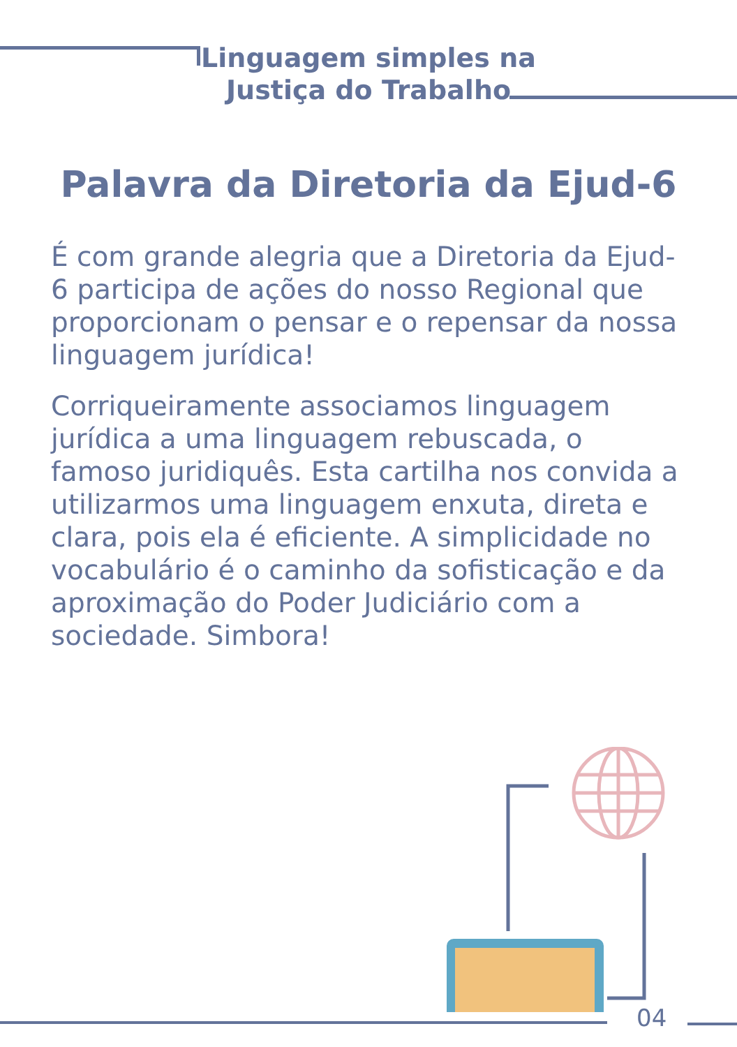Linguagem simples na
Justiça do Trabalho
Palavra da Diretoria da Ejud-6
É com grande alegria que a Diretoria da Ejud-6 participa de ações do nosso Regional que proporcionam o pensar e o repensar da nossa linguagem jurídica!
Corriqueiramente associamos linguagem jurídica a uma linguagem rebuscada, o famoso juridiquês. Esta cartilha nos convida a utilizarmos uma linguagem enxuta, direta e clara, pois ela é eficiente. A simplicidade no vocabulário é o caminho da sofisticação e da aproximação do Poder Judiciário com a sociedade. Simbora!
04